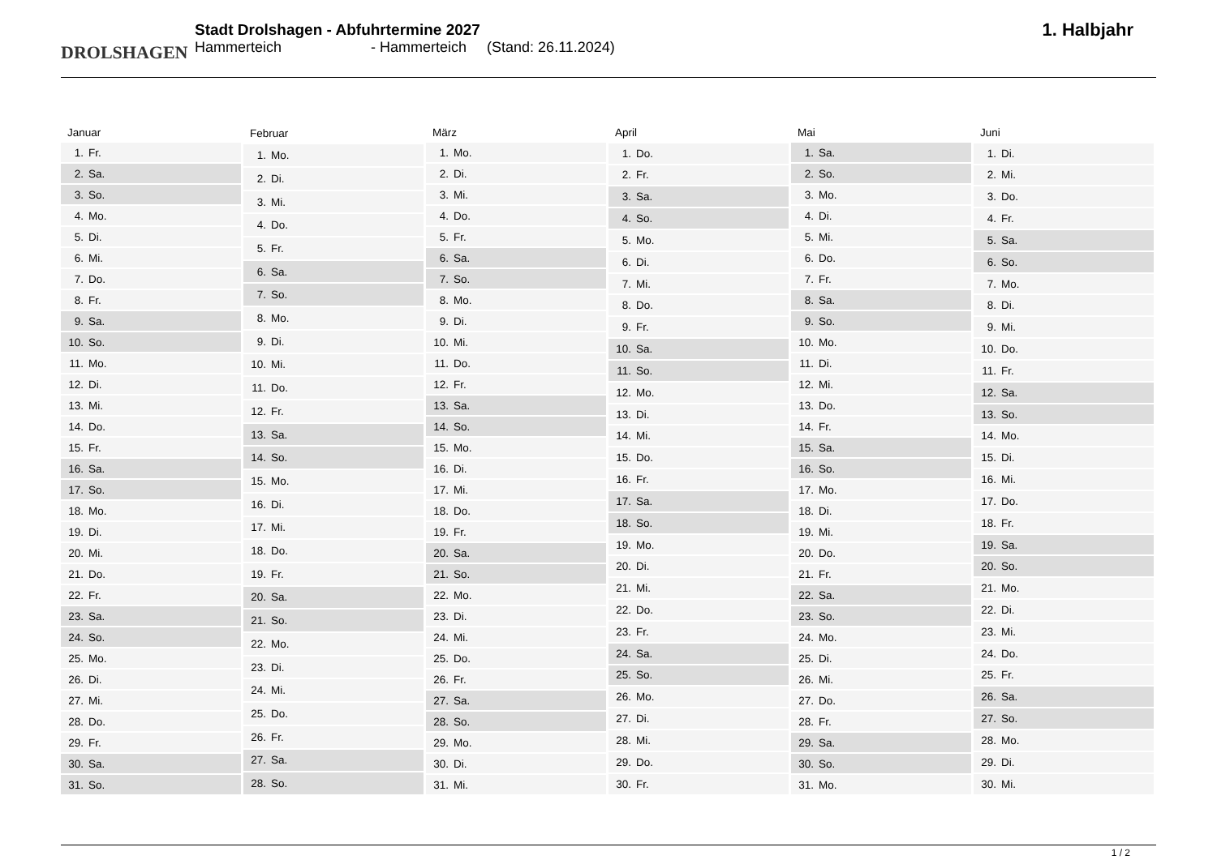DROLSHAGEN
Stadt Drolshagen - Abfuhrtermine 2027
Hammerteich - Hammerteich (Stand: 26.11.2024)
1. Halbjahr
| Januar | |
| --- | --- |
| 1. | Fr. |
| 2. | Sa. |
| 3. | So. |
| 4. | Mo. |
| 5. | Di. |
| 6. | Mi. |
| 7. | Do. |
| 8. | Fr. |
| 9. | Sa. |
| 10. | So. |
| 11. | Mo. |
| 12. | Di. |
| 13. | Mi. |
| 14. | Do. |
| 15. | Fr. |
| 16. | Sa. |
| 17. | So. |
| 18. | Mo. |
| 19. | Di. |
| 20. | Mi. |
| 21. | Do. |
| 22. | Fr. |
| 23. | Sa. |
| 24. | So. |
| 25. | Mo. |
| 26. | Di. |
| 27. | Mi. |
| 28. | Do. |
| 29. | Fr. |
| 30. | Sa. |
| 31. | So. |
| Februar | |
| --- | --- |
| 1. | Mo. |
| 2. | Di. |
| 3. | Mi. |
| 4. | Do. |
| 5. | Fr. |
| 6. | Sa. |
| 7. | So. |
| 8. | Mo. |
| 9. | Di. |
| 10. | Mi. |
| 11. | Do. |
| 12. | Fr. |
| 13. | Sa. |
| 14. | So. |
| 15. | Mo. |
| 16. | Di. |
| 17. | Mi. |
| 18. | Do. |
| 19. | Fr. |
| 20. | Sa. |
| 21. | So. |
| 22. | Mo. |
| 23. | Di. |
| 24. | Mi. |
| 25. | Do. |
| 26. | Fr. |
| 27. | Sa. |
| 28. | So. |
| März | |
| --- | --- |
| 1. | Mo. |
| 2. | Di. |
| 3. | Mi. |
| 4. | Do. |
| 5. | Fr. |
| 6. | Sa. |
| 7. | So. |
| 8. | Mo. |
| 9. | Di. |
| 10. | Mi. |
| 11. | Do. |
| 12. | Fr. |
| 13. | Sa. |
| 14. | So. |
| 15. | Mo. |
| 16. | Di. |
| 17. | Mi. |
| 18. | Do. |
| 19. | Fr. |
| 20. | Sa. |
| 21. | So. |
| 22. | Mo. |
| 23. | Di. |
| 24. | Mi. |
| 25. | Do. |
| 26. | Fr. |
| 27. | Sa. |
| 28. | So. |
| 29. | Mo. |
| 30. | Di. |
| 31. | Mi. |
| April | |
| --- | --- |
| 1. | Do. |
| 2. | Fr. |
| 3. | Sa. |
| 4. | So. |
| 5. | Mo. |
| 6. | Di. |
| 7. | Mi. |
| 8. | Do. |
| 9. | Fr. |
| 10. | Sa. |
| 11. | So. |
| 12. | Mo. |
| 13. | Di. |
| 14. | Mi. |
| 15. | Do. |
| 16. | Fr. |
| 17. | Sa. |
| 18. | So. |
| 19. | Mo. |
| 20. | Di. |
| 21. | Mi. |
| 22. | Do. |
| 23. | Fr. |
| 24. | Sa. |
| 25. | So. |
| 26. | Mo. |
| 27. | Di. |
| 28. | Mi. |
| 29. | Do. |
| 30. | Fr. |
| Mai | |
| --- | --- |
| 1. | Sa. |
| 2. | So. |
| 3. | Mo. |
| 4. | Di. |
| 5. | Mi. |
| 6. | Do. |
| 7. | Fr. |
| 8. | Sa. |
| 9. | So. |
| 10. | Mo. |
| 11. | Di. |
| 12. | Mi. |
| 13. | Do. |
| 14. | Fr. |
| 15. | Sa. |
| 16. | So. |
| 17. | Mo. |
| 18. | Di. |
| 19. | Mi. |
| 20. | Do. |
| 21. | Fr. |
| 22. | Sa. |
| 23. | So. |
| 24. | Mo. |
| 25. | Di. |
| 26. | Mi. |
| 27. | Do. |
| 28. | Fr. |
| 29. | Sa. |
| 30. | So. |
| 31. | Mo. |
| Juni | |
| --- | --- |
| 1. | Di. |
| 2. | Mi. |
| 3. | Do. |
| 4. | Fr. |
| 5. | Sa. |
| 6. | So. |
| 7. | Mo. |
| 8. | Di. |
| 9. | Mi. |
| 10. | Do. |
| 11. | Fr. |
| 12. | Sa. |
| 13. | So. |
| 14. | Mo. |
| 15. | Di. |
| 16. | Mi. |
| 17. | Do. |
| 18. | Fr. |
| 19. | Sa. |
| 20. | So. |
| 21. | Mo. |
| 22. | Di. |
| 23. | Mi. |
| 24. | Do. |
| 25. | Fr. |
| 26. | Sa. |
| 27. | So. |
| 28. | Mo. |
| 29. | Di. |
| 30. | Mi. |
1 / 2